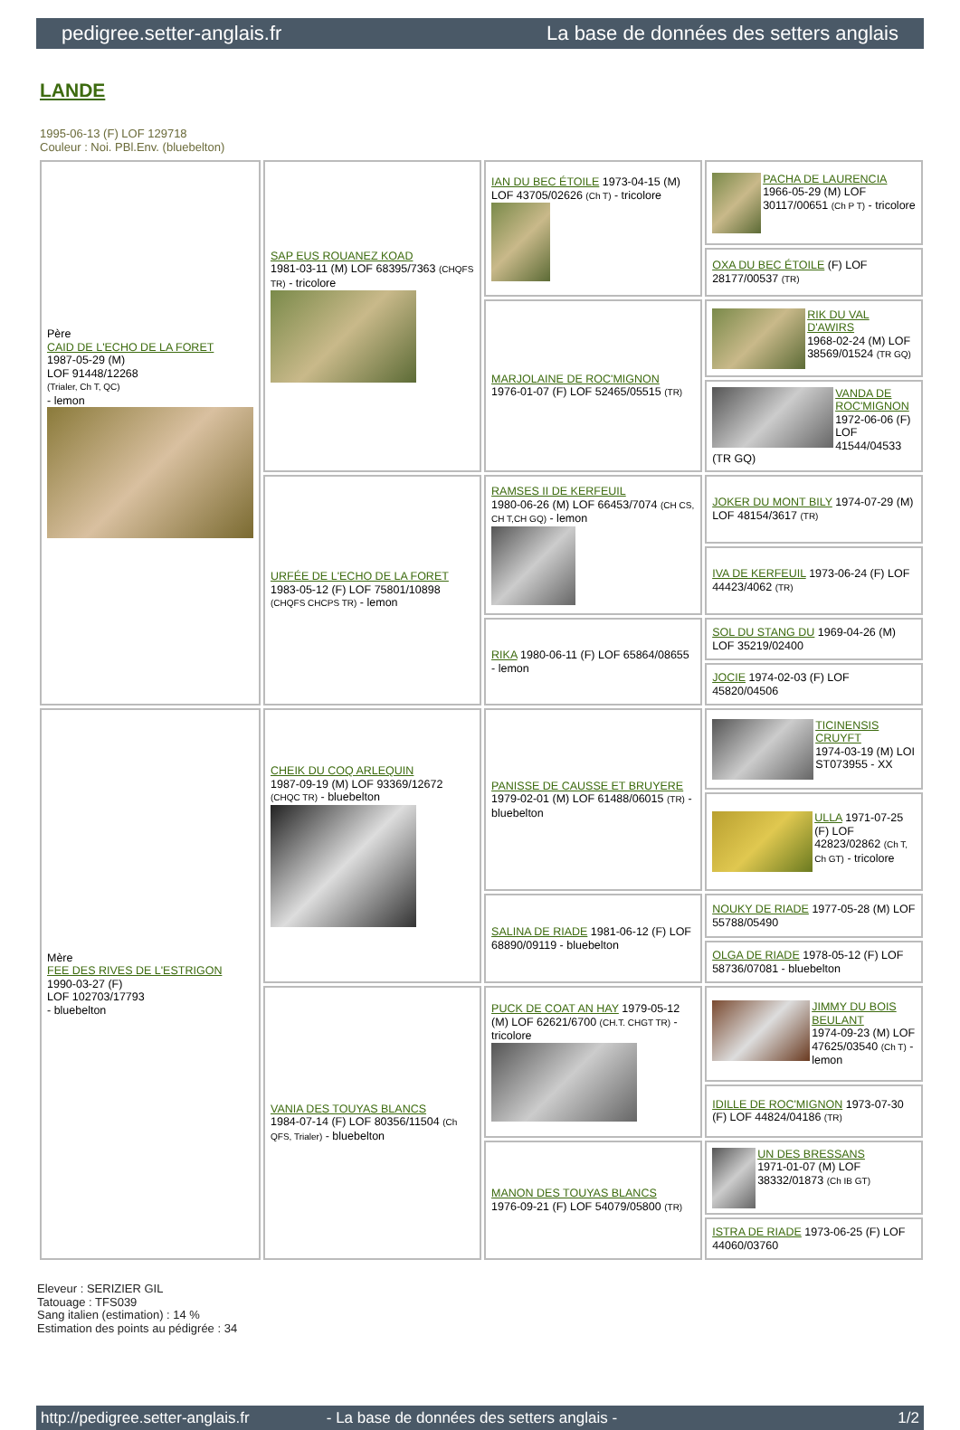pedigree.setter-anglais.fr La base de données des setters anglais
LANDE
1995-06-13 (F) LOF 129718
Couleur : Noi. PBl.Env. (bluebelton)
| Père CAID DE L'ECHO DE LA FORET 1987-05-29 (M) LOF 91448/12268 (Trialer, Ch T, QC) - lemon | SAP EUS ROUANEZ KOAD 1981-03-11 (M) LOF 68395/7363 (CHQFS TR) - tricolore | IAN DU BEC ÉTOILE 1973-04-15 (M) LOF 43705/02626 (Ch T) - tricolore | PACHA DE LAURENCIA 1966-05-29 (M) LOF 30117/00651 (Ch P T) - tricolore |
| | | | OXA DU BEC ÉTOILE (F) LOF 28177/00537 (TR) |
| | | MARJOLAINE DE ROC'MIGNON 1976-01-07 (F) LOF 52465/05515 (TR) | RIK DU VAL D'AWIRS 1968-02-24 (M) LOF 38569/01524 (TR GQ) |
| | | | VANDA DE ROC'MIGNON 1972-06-06 (F) LOF 41544/04533 (TR GQ) |
| | URFÉE DE L'ECHO DE LA FORET 1983-05-12 (F) LOF 75801/10898 (CHQFS CHCPS TR) - lemon | RAMSES II DE KERFEUIL 1980-06-26 (M) LOF 66453/7074 (CH CS, CH T,CH GQ) - lemon | JOKER DU MONT BILY 1974-07-29 (M) LOF 48154/3617 (TR) |
| | | | IVA DE KERFEUIL 1973-06-24 (F) LOF 44423/4062 (TR) |
| | | RIKA 1980-06-11 (F) LOF 65864/08655 - lemon | SOL DU STANG DU 1969-04-26 (M) LOF 35219/02400 |
| | | | JOCIE 1974-02-03 (F) LOF 45820/04506 |
| Mère FEE DES RIVES DE L'ESTRIGON 1990-03-27 (F) LOF 102703/17793 - bluebelton | CHEIK DU COQ ARLEQUIN 1987-09-19 (M) LOF 93369/12672 (CHQC TR) - bluebelton | PANISSE DE CAUSSE ET BRUYERE 1979-02-01 (M) LOF 61488/06015 (TR) - bluebelton | TICINENSIS CRUYFT 1974-03-19 (M) LOI ST073955 - XX |
| | | | ULLA 1971-07-25 (F) LOF 42823/02862 (Ch T, Ch GT) - tricolore |
| | | SALINA DE RIADE 1981-06-12 (F) LOF 68890/09119 - bluebelton | NOUKY DE RIADE 1977-05-28 (M) LOF 55788/05490 |
| | | | OLGA DE RIADE 1978-05-12 (F) LOF 58736/07081 - bluebelton |
| | VANIA DES TOUYAS BLANCS 1984-07-14 (F) LOF 80356/11504 (Ch QFS, Trialer) - bluebelton | PUCK DE COAT AN HAY 1979-05-12 (M) LOF 62621/6700 (CH.T. CHGT TR) - tricolore | JIMMY DU BOIS BEULANT 1974-09-23 (M) LOF 47625/03540 (Ch T) - lemon |
| | | | IDILLE DE ROC'MIGNON 1973-07-30 (F) LOF 44824/04186 (TR) |
| | | MANON DES TOUYAS BLANCS 1976-09-21 (F) LOF 54079/05800 (TR) | UN DES BRESSANS 1971-01-07 (M) LOF 38332/01873 (Ch IB GT) |
| | | | ISTRA DE RIADE 1973-06-25 (F) LOF 44060/03760 |
Eleveur : SERIZIER GIL
Tatouage : TFS039
Sang italien (estimation) : 14 %
Estimation des points au pédigrée : 34
http://pedigree.setter-anglais.fr - La base de données des setters anglais - 1/2